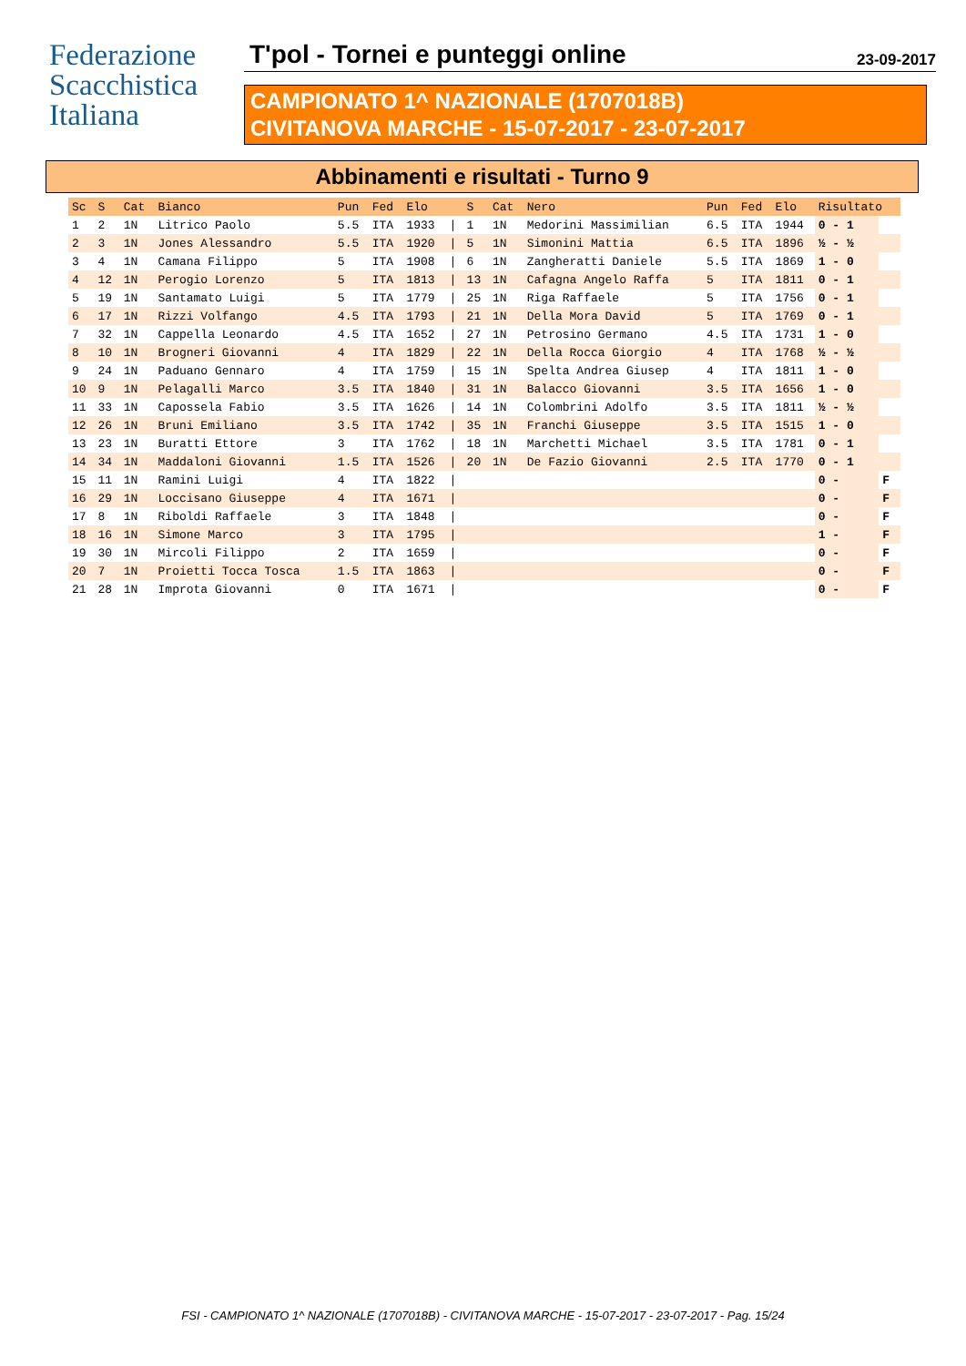Federazione
Scacchistica
Italiana
T'pol - Tornei e punteggi online 23-09-2017
CAMPIONATO 1^ NAZIONALE (1707018B)
CIVITANOVA MARCHE - 15-07-2017 - 23-07-2017
Abbinamenti e risultati - Turno 9
| Sc | S | Cat | Bianco | Pun | Fed | Elo | | S | Cat | Nero | Pun | Fed | Elo | Risultato | |
| --- | --- | --- | --- | --- | --- | --- | --- | --- | --- | --- | --- | --- | --- | --- | --- |
| 1 | 2 | 1N | Litrico Paolo | 5.5 | ITA | 1933 | / | 1 | 1N | Medorini Massimilian | 6.5 | ITA | 1944 | 0 - 1 | |
| 2 | 3 | 1N | Jones Alessandro | 5.5 | ITA | 1920 | / | 5 | 1N | Simonini Mattia | 6.5 | ITA | 1896 | ½ - ½ | |
| 3 | 4 | 1N | Camana Filippo | 5 | ITA | 1908 | / | 6 | 1N | Zangheratti Daniele | 5.5 | ITA | 1869 | 1 - 0 | |
| 4 | 12 | 1N | Perogio Lorenzo | 5 | ITA | 1813 | / | 13 | 1N | Cafagna Angelo Raffa | 5 | ITA | 1811 | 0 - 1 | |
| 5 | 19 | 1N | Santamato Luigi | 5 | ITA | 1779 | / | 25 | 1N | Riga Raffaele | 5 | ITA | 1756 | 0 - 1 | |
| 6 | 17 | 1N | Rizzi Volfango | 4.5 | ITA | 1793 | / | 21 | 1N | Della Mora David | 5 | ITA | 1769 | 0 - 1 | |
| 7 | 32 | 1N | Cappella Leonardo | 4.5 | ITA | 1652 | / | 27 | 1N | Petrosino Germano | 4.5 | ITA | 1731 | 1 - 0 | |
| 8 | 10 | 1N | Brogneri Giovanni | 4 | ITA | 1829 | / | 22 | 1N | Della Rocca Giorgio | 4 | ITA | 1768 | ½ - ½ | |
| 9 | 24 | 1N | Paduano Gennaro | 4 | ITA | 1759 | / | 15 | 1N | Spelta Andrea Giusep | 4 | ITA | 1811 | 1 - 0 | |
| 10 | 9 | 1N | Pelagalli Marco | 3.5 | ITA | 1840 | / | 31 | 1N | Balacco Giovanni | 3.5 | ITA | 1656 | 1 - 0 | |
| 11 | 33 | 1N | Capossela Fabio | 3.5 | ITA | 1626 | / | 14 | 1N | Colombrini Adolfo | 3.5 | ITA | 1811 | ½ - ½ | |
| 12 | 26 | 1N | Bruni Emiliano | 3.5 | ITA | 1742 | / | 35 | 1N | Franchi Giuseppe | 3.5 | ITA | 1515 | 1 - 0 | |
| 13 | 23 | 1N | Buratti Ettore | 3 | ITA | 1762 | / | 18 | 1N | Marchetti Michael | 3.5 | ITA | 1781 | 0 - 1 | |
| 14 | 34 | 1N | Maddaloni Giovanni | 1.5 | ITA | 1526 | / | 20 | 1N | De Fazio Giovanni | 2.5 | ITA | 1770 | 0 - 1 | |
| 15 | 11 | 1N | Ramini Luigi | 4 | ITA | 1822 | / | | | | | | | 0 - | F |
| 16 | 29 | 1N | Loccisano Giuseppe | 4 | ITA | 1671 | / | | | | | | | 0 - | F |
| 17 | 8 | 1N | Riboldi Raffaele | 3 | ITA | 1848 | / | | | | | | | 0 - | F |
| 18 | 16 | 1N | Simone Marco | 3 | ITA | 1795 | / | | | | | | | 1 - | F |
| 19 | 30 | 1N | Mircoli Filippo | 2 | ITA | 1659 | / | | | | | | | 0 - | F |
| 20 | 7 | 1N | Proietti Tocca Tosca | 1.5 | ITA | 1863 | / | | | | | | | 0 - | F |
| 21 | 28 | 1N | Improta Giovanni | 0 | ITA | 1671 | / | | | | | | | 0 - | F |
FSI - CAMPIONATO 1^ NAZIONALE (1707018B) - CIVITANOVA MARCHE - 15-07-2017 - 23-07-2017 - Pag. 15/24